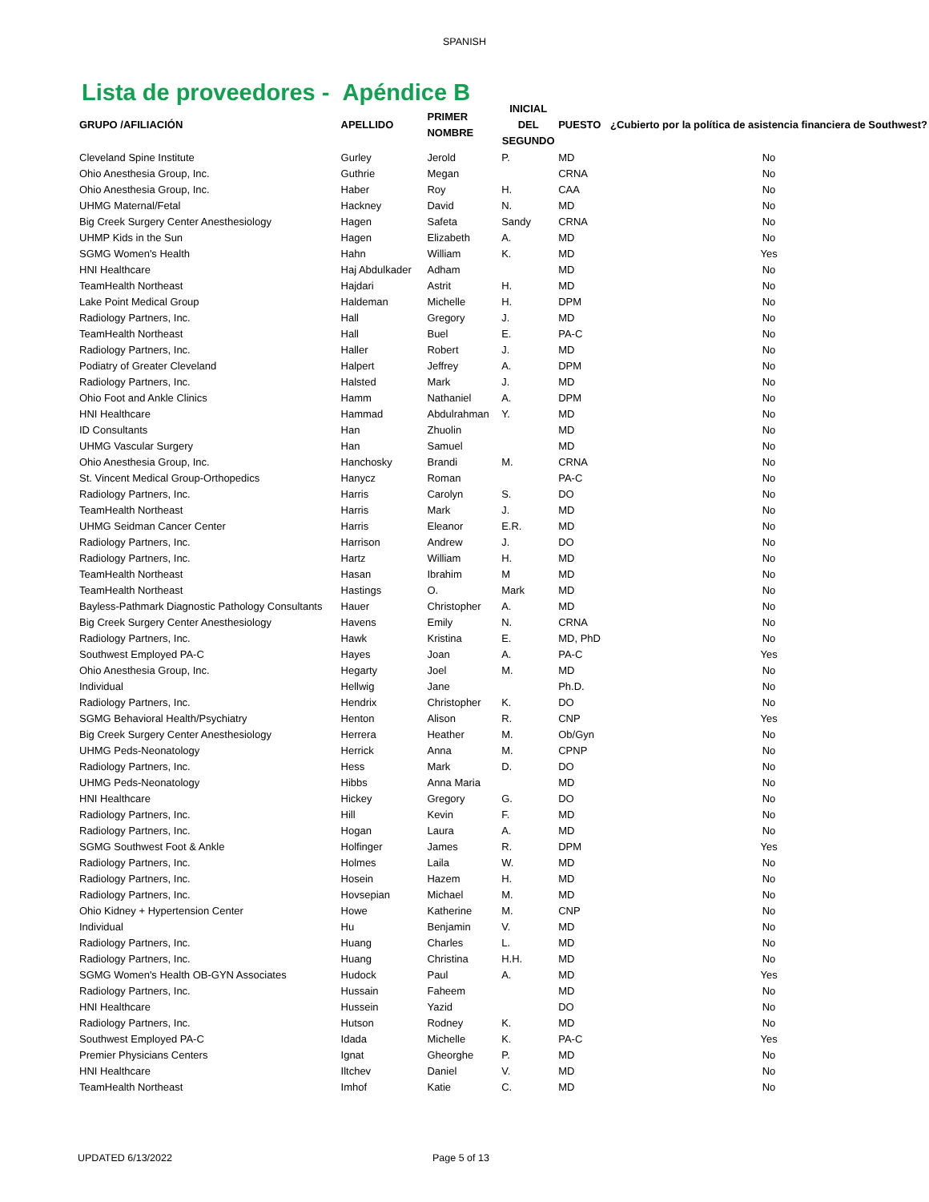SPANISH
Lista de proveedores - Apéndice B
| GRUPO /AFILIACIÓN | APELLIDO | PRIMER NOMBRE | INICIAL DEL SEGUNDO | PUESTO | ¿Cubierto por la política de asistencia financiera de Southwest? |
| --- | --- | --- | --- | --- | --- |
| Cleveland Spine Institute | Gurley | Jerold | P. | MD | No |
| Ohio Anesthesia Group, Inc. | Guthrie | Megan | | CRNA | No |
| Ohio Anesthesia Group, Inc. | Haber | Roy | H. | CAA | No |
| UHMG Maternal/Fetal | Hackney | David | N. | MD | No |
| Big Creek Surgery Center Anesthesiology | Hagen | Safeta | Sandy | CRNA | No |
| UHMP Kids in the Sun | Hagen | Elizabeth | A. | MD | No |
| SGMG Women's Health | Hahn | William | K. | MD | Yes |
| HNI Healthcare | Haj Abdulkader | Adham | | MD | No |
| TeamHealth Northeast | Hajdari | Astrit | H. | MD | No |
| Lake Point Medical Group | Haldeman | Michelle | H. | DPM | No |
| Radiology Partners, Inc. | Hall | Gregory | J. | MD | No |
| TeamHealth Northeast | Hall | Buel | E. | PA-C | No |
| Radiology Partners, Inc. | Haller | Robert | J. | MD | No |
| Podiatry of Greater Cleveland | Halpert | Jeffrey | A. | DPM | No |
| Radiology Partners, Inc. | Halsted | Mark | J. | MD | No |
| Ohio Foot and Ankle Clinics | Hamm | Nathaniel | A. | DPM | No |
| HNI Healthcare | Hammad | Abdulrahman | Y. | MD | No |
| ID Consultants | Han | Zhuolin | | MD | No |
| UHMG Vascular Surgery | Han | Samuel | | MD | No |
| Ohio Anesthesia Group, Inc. | Hanchosky | Brandi | M. | CRNA | No |
| St. Vincent Medical Group-Orthopedics | Hanycz | Roman | | PA-C | No |
| Radiology Partners, Inc. | Harris | Carolyn | S. | DO | No |
| TeamHealth Northeast | Harris | Mark | J. | MD | No |
| UHMG Seidman Cancer Center | Harris | Eleanor | E.R. | MD | No |
| Radiology Partners, Inc. | Harrison | Andrew | J. | DO | No |
| Radiology Partners, Inc. | Hartz | William | H. | MD | No |
| TeamHealth Northeast | Hasan | Ibrahim | M | MD | No |
| TeamHealth Northeast | Hastings | O. | Mark | MD | No |
| Bayless-Pathmark Diagnostic Pathology Consultants | Hauer | Christopher | A. | MD | No |
| Big Creek Surgery Center Anesthesiology | Havens | Emily | N. | CRNA | No |
| Radiology Partners, Inc. | Hawk | Kristina | E. | MD, PhD | No |
| Southwest Employed PA-C | Hayes | Joan | A. | PA-C | Yes |
| Ohio Anesthesia Group, Inc. | Hegarty | Joel | M. | MD | No |
| Individual | Hellwig | Jane | | Ph.D. | No |
| Radiology Partners, Inc. | Hendrix | Christopher | K. | DO | No |
| SGMG Behavioral Health/Psychiatry | Henton | Alison | R. | CNP | Yes |
| Big Creek Surgery Center Anesthesiology | Herrera | Heather | M. | Ob/Gyn | No |
| UHMG Peds-Neonatology | Herrick | Anna | M. | CPNP | No |
| Radiology Partners, Inc. | Hess | Mark | D. | DO | No |
| UHMG Peds-Neonatology | Hibbs | Anna Maria | | MD | No |
| HNI Healthcare | Hickey | Gregory | G. | DO | No |
| Radiology Partners, Inc. | Hill | Kevin | F. | MD | No |
| Radiology Partners, Inc. | Hogan | Laura | A. | MD | No |
| SGMG Southwest Foot & Ankle | Holfinger | James | R. | DPM | Yes |
| Radiology Partners, Inc. | Holmes | Laila | W. | MD | No |
| Radiology Partners, Inc. | Hosein | Hazem | H. | MD | No |
| Radiology Partners, Inc. | Hovsepian | Michael | M. | MD | No |
| Ohio Kidney + Hypertension Center | Howe | Katherine | M. | CNP | No |
| Individual | Hu | Benjamin | V. | MD | No |
| Radiology Partners, Inc. | Huang | Charles | L. | MD | No |
| Radiology Partners, Inc. | Huang | Christina | H.H. | MD | No |
| SGMG Women's Health OB-GYN Associates | Hudock | Paul | A. | MD | Yes |
| Radiology Partners, Inc. | Hussain | Faheem | | MD | No |
| HNI Healthcare | Hussein | Yazid | | DO | No |
| Radiology Partners, Inc. | Hutson | Rodney | K. | MD | No |
| Southwest Employed PA-C | Idada | Michelle | K. | PA-C | Yes |
| Premier Physicians Centers | Ignat | Gheorghe | P. | MD | No |
| HNI Healthcare | Iltchev | Daniel | V. | MD | No |
| TeamHealth Northeast | Imhof | Katie | C. | MD | No |
UPDATED 6/13/2022 Page 5 of 13